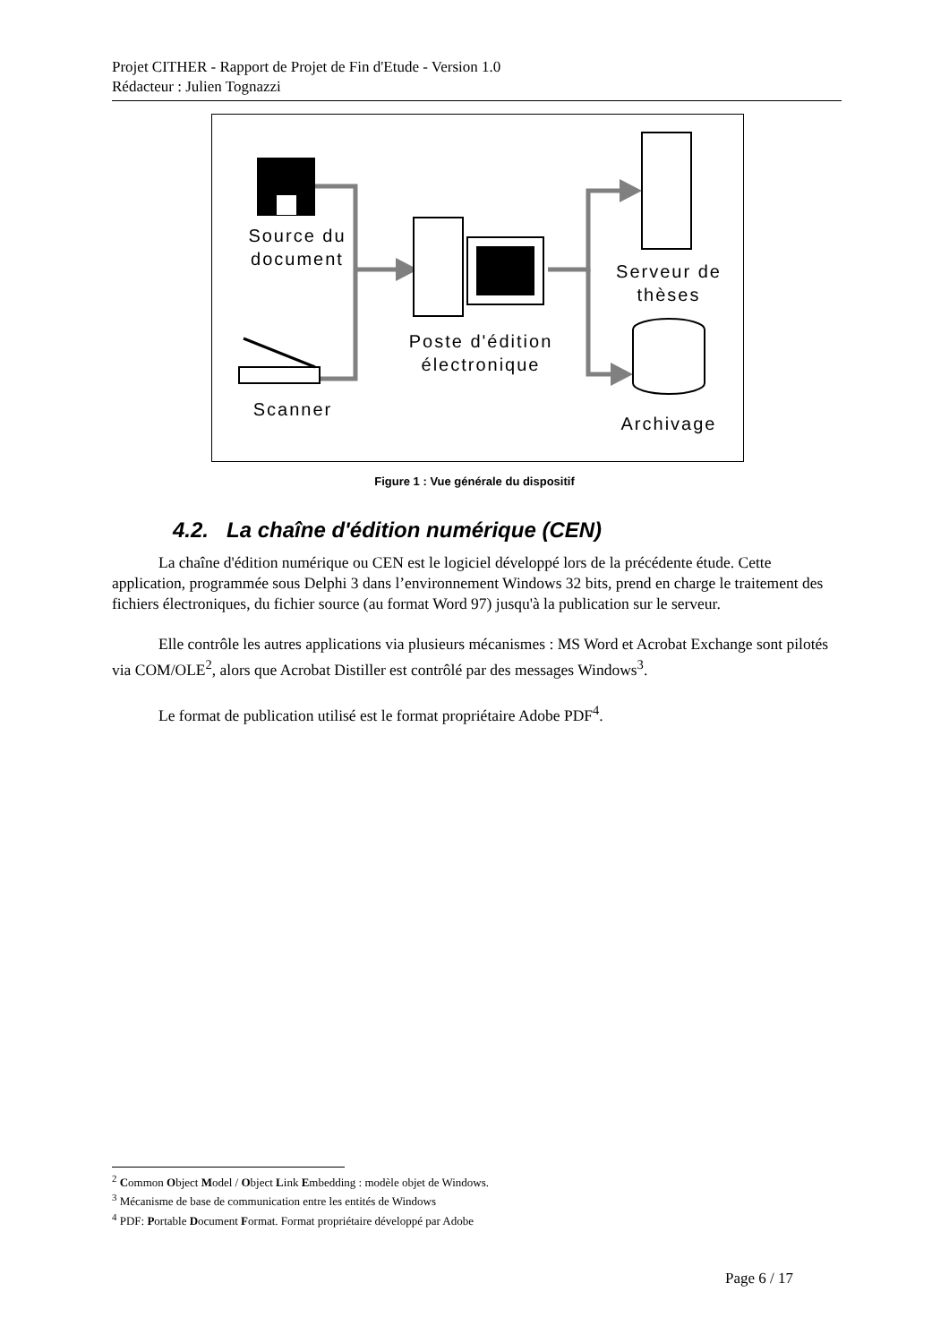Projet CITHER - Rapport de Projet de Fin d'Etude - Version 1.0
Rédacteur : Julien Tognazzi
Source du document
Poste d'édition électronique
Serveur de thèses
Scanner
Archivage
Figure 1 : Vue générale du dispositif
4.2. La chaîne d'édition numérique (CEN)
La chaîne d'édition numérique ou CEN est le logiciel développé lors de la précédente étude. Cette application, programmée sous Delphi 3 dans l’environnement Windows 32 bits, prend en charge le traitement des fichiers électroniques, du fichier source (au format Word 97) jusqu'à la publication sur le serveur.
Elle contrôle les autres applications via plusieurs mécanismes : MS Word et Acrobat Exchange sont pilotés via COM/OLE<sup>2</sup>, alors que Acrobat Distiller est contrôlé par des messages Windows<sup>3</sup>.
Le format de publication utilisé est le format propriétaire Adobe PDF<sup>4</sup>.
<sup>2</sup> Common Object Model / Object Link Embedding : modèle objet de Windows.
<sup>3</sup> Mécanisme de base de communication entre les entités de Windows
<sup>4</sup> PDF: Portable Document Format. Format propriétaire développé par Adobe
Page 6 / 17